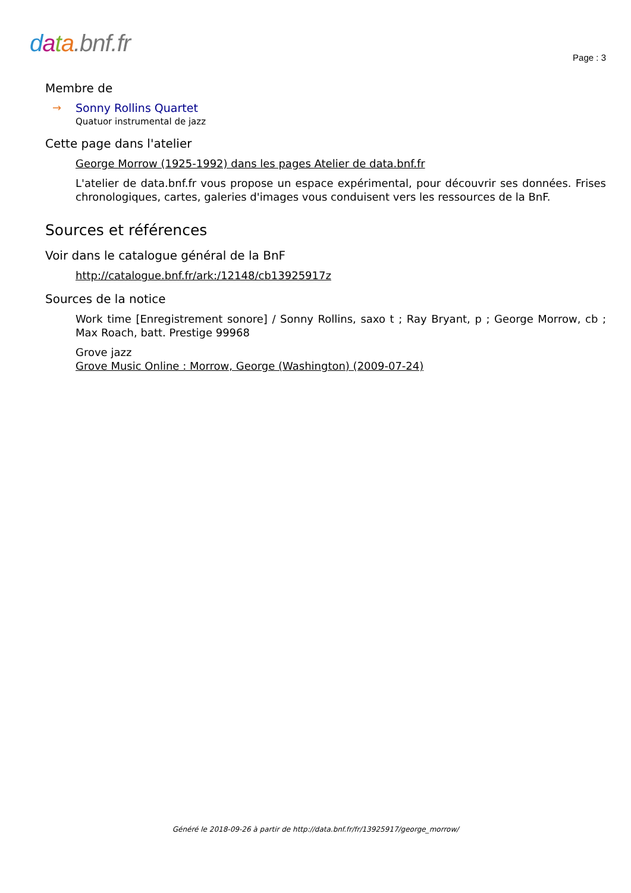data.bnf.fr
Page : 3
Membre de
→ Sonny Rollins Quartet
Quatuor instrumental de jazz
Cette page dans l'atelier
George Morrow (1925-1992) dans les pages Atelier de data.bnf.fr
L'atelier de data.bnf.fr vous propose un espace expérimental, pour découvrir ses données. Frises chronologiques, cartes, galeries d'images vous conduisent vers les ressources de la BnF.
Sources et références
Voir dans le catalogue général de la BnF
http://catalogue.bnf.fr/ark:/12148/cb13925917z
Sources de la notice
Work time [Enregistrement sonore] / Sonny Rollins, saxo t ; Ray Bryant, p ; George Morrow, cb ; Max Roach, batt. Prestige 99968
Grove jazz
Grove Music Online : Morrow, George (Washington) (2009-07-24)
Généré le 2018-09-26 à partir de http://data.bnf.fr/fr/13925917/george_morrow/